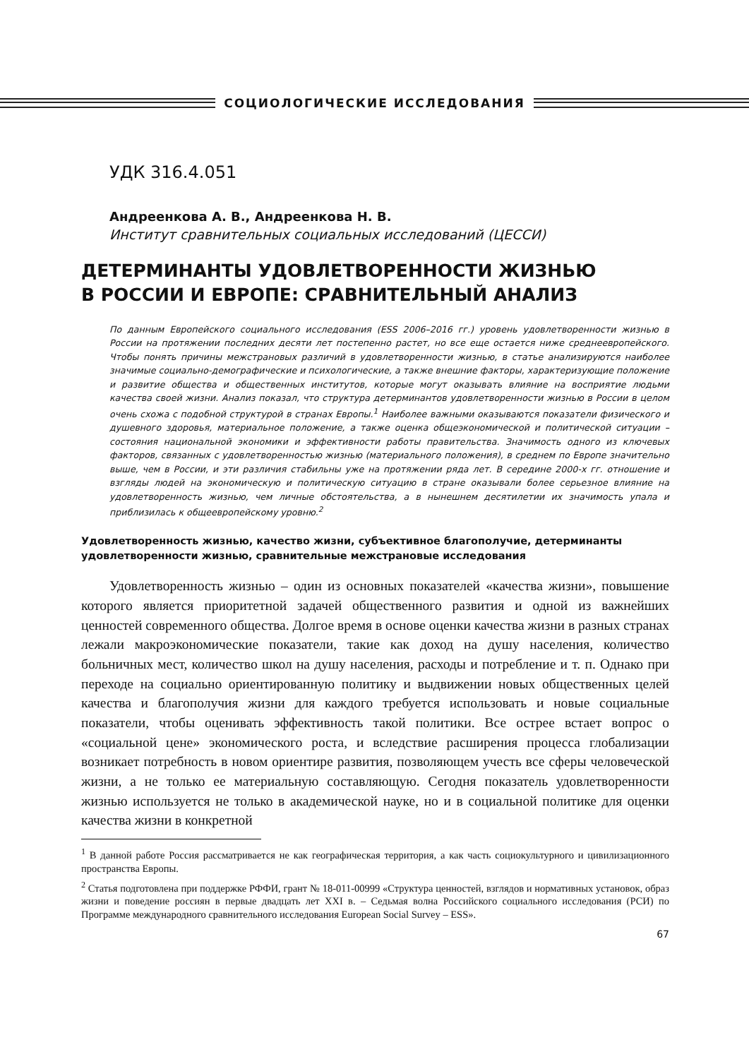СОЦИОЛОГИЧЕСКИЕ ИССЛЕДОВАНИЯ
УДК 316.4.051
Андреенкова А. В., Андреенкова Н. В.
Институт сравнительных социальных исследований (ЦЕССИ)
ДЕТЕРМИНАНТЫ УДОВЛЕТВОРЕННОСТИ ЖИЗНЬЮ
В РОССИИ И ЕВРОПЕ: СРАВНИТЕЛЬНЫЙ АНАЛИЗ
По данным Европейского социального исследования (ESS 2006–2016 гг.) уровень удовлетворенности жизнью в России на протяжении последних десяти лет постепенно растет, но все еще остается ниже среднеевропейского. Чтобы понять причины межстрановых различий в удовлетворенности жизнью, в статье анализируются наиболее значимые социально-демографические и психологические, а также внешние факторы, характеризующие положение и развитие общества и общественных институтов, которые могут оказывать влияние на восприятие людьми качества своей жизни. Анализ показал, что структура детерминантов удовлетворенности жизнью в России в целом очень схожа с подобной структурой в странах Европы.<sup>1</sup> Наиболее важными оказываются показатели физического и душевного здоровья, материальное положение, а также оценка общеэкономической и политической ситуации – состояния национальной экономики и эффективности работы правительства. Значимость одного из ключевых факторов, связанных с удовлетворенностью жизнью (материального положения), в среднем по Европе значительно выше, чем в России, и эти различия стабильны уже на протяжении ряда лет. В середине 2000-х гг. отношение и взгляды людей на экономическую и политическую ситуацию в стране оказывали более серьезное влияние на удовлетворенность жизнью, чем личные обстоятельства, а в нынешнем десятилетии их значимость упала и приблизилась к общеевропейскому уровню.<sup>2</sup>
Удовлетворенность жизнью, качество жизни, субъективное благополучие, детерминанты удовлетворенности жизнью, сравнительные межстрановые исследования
Удовлетворенность жизнью – один из основных показателей «качества жизни», повышение которого является приоритетной задачей общественного развития и одной из важнейших ценностей современного общества. Долгое время в основе оценки качества жизни в разных странах лежали макроэкономические показатели, такие как доход на душу населения, количество больничных мест, количество школ на душу населения, расходы и потребление и т. п. Однако при переходе на социально ориентированную политику и выдвижении новых общественных целей качества и благополучия жизни для каждого требуется использовать и новые социальные показатели, чтобы оценивать эффективность такой политики. Все острее встает вопрос о «социальной цене» экономического роста, и вследствие расширения процесса глобализации возникает потребность в новом ориентире развития, позволяющем учесть все сферы человеческой жизни, а не только ее материальную составляющую. Сегодня показатель удовлетворенности жизнью используется не только в академической науке, но и в социальной политике для оценки качества жизни в конкретной
<sup>1</sup> В данной работе Россия рассматривается не как географическая территория, а как часть социокультурного и цивилизационного пространства Европы.
<sup>2</sup> Статья подготовлена при поддержке РФФИ, грант № 18-011-00999 «Структура ценностей, взглядов и нормативных установок, образ жизни и поведение россиян в первые двадцать лет XXI в. – Седьмая волна Российского социального исследования (РСИ) по Программе международного сравнительного исследования European Social Survey – ESS».
67